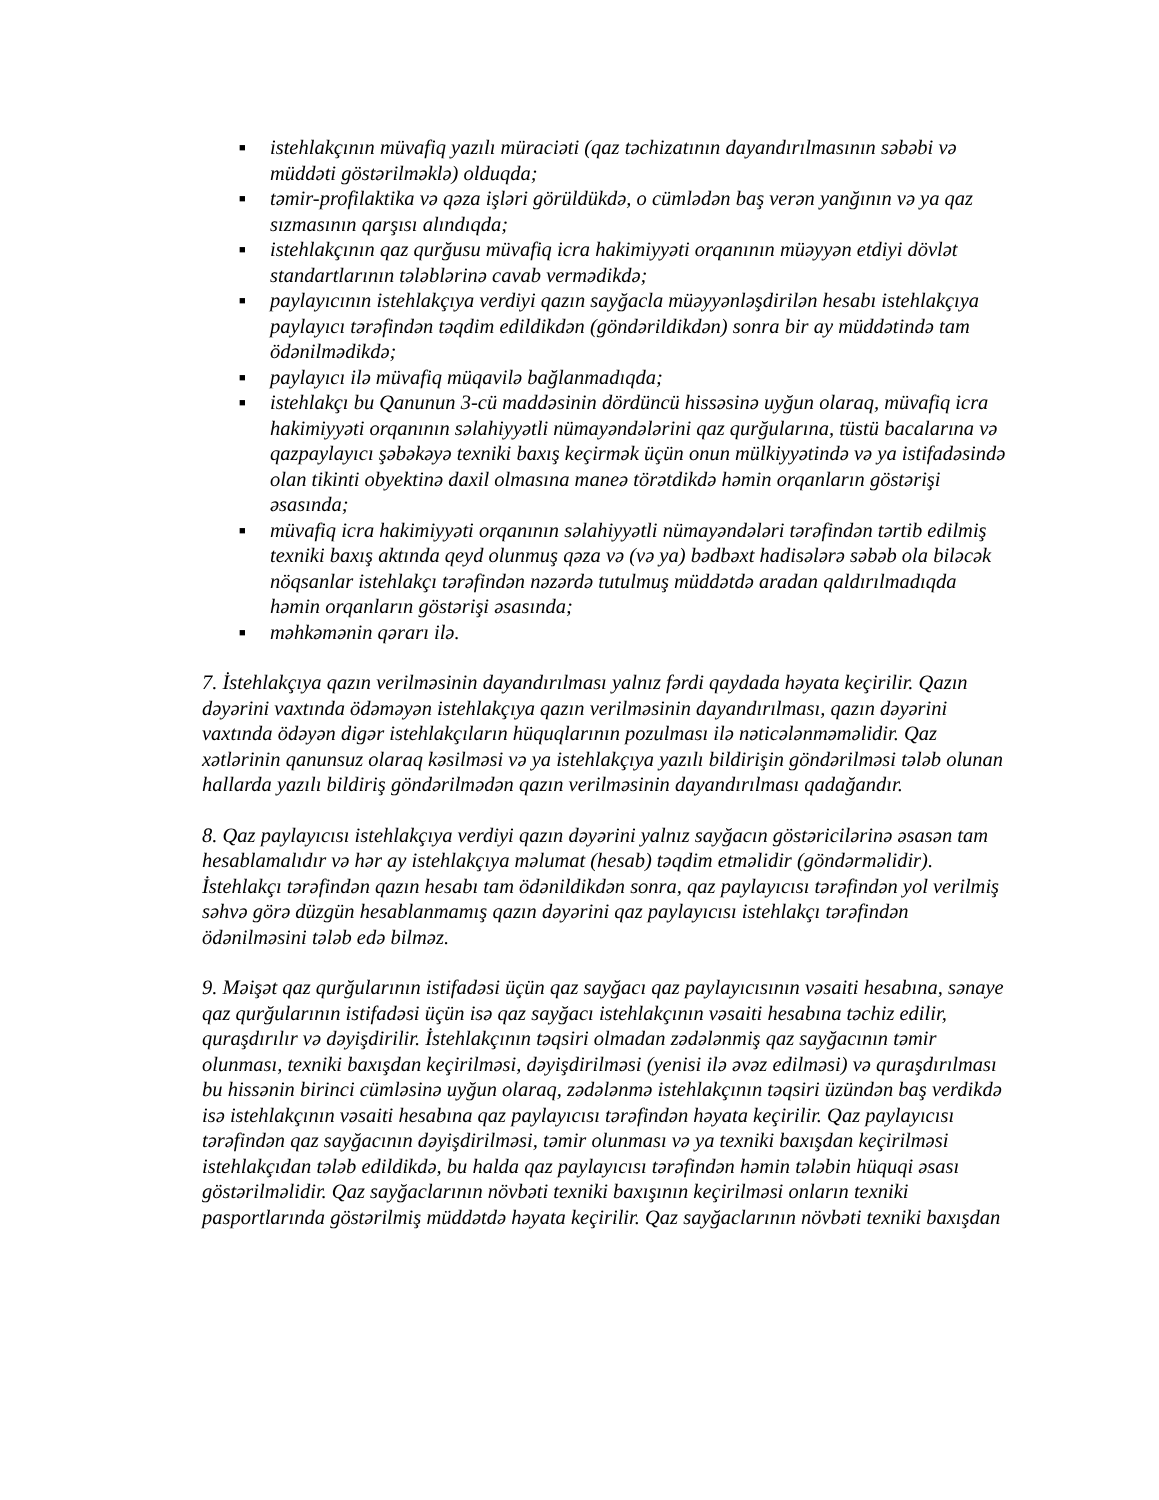■ istehlakçının müvafiq yazılı müraciəti (qaz təchizatının dayandırılmasının səbəbi və müddəti göstərilməklə) olduqda;
■ təmir-profilaktika və qəza işləri görüldükdə, o cümlədən baş verən yanğının və ya qaz sızmasının qarşısı alındıqda;
■ istehlakçının qaz qurğusu müvafiq icra hakimiyyəti orqanının müəyyən etdiyi dövlət standartlarının tələblərinə cavab vermədikdə;
■ paylayıcının istehlakçıya verdiyi qazın sayğacla müəyyənləşdirilən hesabı istehlakçıya paylayıcı tərəfindən təqdim edildikdən (göndərildikdən) sonra bir ay müddətində tam ödənilmədikdə;
■ paylayıcı ilə müvafiq müqavilə bağlanmadıqda;
■ istehlakçı bu Qanunun 3-cü maddəsinin dördüncü hissəsinə uyğun olaraq, müvafiq icra hakimiyyəti orqanının səlahiyyətli nümayəndələrini qaz qurğularına, tüstü bacalarına və qazpaylayıcı şəbəkəyə texniki baxış keçirmək üçün onun mülkiyyətində və ya istifadəsində olan tikinti obyektinə daxil olmasına maneə törətdikdə həmin orqanların göstərişi əsasında;
■ müvafiq icra hakimiyyəti orqanının səlahiyyətli nümayəndələri tərəfindən tərtib edilmiş texniki baxış aktında qeyd olunmuş qəza və (və ya) bədbəxt hadisələrə səbəb ola biləcək nöqsanlar istehlakçı tərəfindən nəzərdə tutulmuş müddətdə aradan qaldırılmadıqda həmin orqanların göstərişi əsasında;
■ məhkəmənin qərarı ilə.
7. İstehlakçıya qazın verilməsinin dayandırılması yalnız fərdi qaydada həyata keçirilir. Qazın dəyərini vaxtında ödəməyən istehlakçıya qazın verilməsinin dayandırılması, qazın dəyərini vaxtında ödəyən digər istehlakçıların hüquqlarının pozulması ilə nəticələnməməlidir. Qaz xətlərinin qanunsuz olaraq kəsilməsi və ya istehlakçıya yazılı bildirişin göndərilməsi tələb olunan hallarda yazılı bildiriş göndərilmədən qazın verilməsinin dayandırılması qadağandır.
8. Qaz paylayıcısı istehlakçıya verdiyi qazın dəyərini yalnız sayğacın göstəricilərinə əsasən tam hesablamalıdır və hər ay istehlakçıya məlumat (hesab) təqdim etməlidir (göndərməlidir). İstehlakçı tərəfindən qazın hesabı tam ödənildikdən sonra, qaz paylayıcısı tərəfindən yol verilmiş səhvə görə düzgün hesablanmamış qazın dəyərini qaz paylayıcısı istehlakçı tərəfindən ödənilməsini tələb edə bilməz.
9. Məişət qaz qurğularının istifadəsi üçün qaz sayğacı qaz paylayıcısının vəsaiti hesabına, sənaye qaz qurğularının istifadəsi üçün isə qaz sayğacı istehlakçının vəsaiti hesabına təchiz edilir, quraşdırılır və dəyişdirilir. İstehlakçının təqsiri olmadan zədələnmiş qaz sayğacının təmir olunması, texniki baxışdan keçirilməsi, dəyişdirilməsi (yenisi ilə əvəz edilməsi) və quraşdırılması bu hissənin birinci cümləsinə uyğun olaraq, zədələnmə istehlakçının təqsiri üzündən baş verdikdə isə istehlakçının vəsaiti hesabına qaz paylayıcısı tərəfindən həyata keçirilir. Qaz paylayıcısı tərəfindən qaz sayğacının dəyişdirilməsi, təmir olunması və ya texniki baxışdan keçirilməsi istehlakçıdan tələb edildikdə, bu halda qaz paylayıcısı tərəfindən həmin tələbin hüquqi əsası göstərilməlidir. Qaz sayğaclarının növbəti texniki baxışının keçirilməsi onların texniki pasportlarında göstərilmiş müddətdə həyata keçirilir. Qaz sayğaclarının növbəti texniki baxışdan